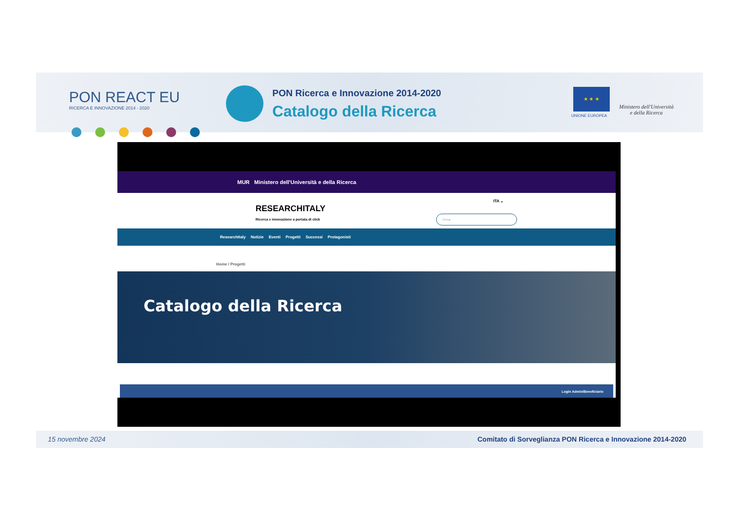PON REACT EU
RICERCA E INNOVAZIONE 2014 - 2020
PON Ricerca e Innovazione 2014-2020
Catalogo della Ricerca
★ ★ ★
UNIONE EUROPEA
Ministero dell'Università
e della Ricerca
MUR Ministero dell'Università e della Ricerca
RESEARCHITALY
Ricerca e innovazione a portata di click
ITA ⌄
Cerca
ResearchItaly Notizie Eventi Progetti Successi Protagonisti
Home / Progetti
Catalogo della Ricerca
Login Admin/Beneficiario
15 novembre 2024 Comitato di Sorveglianza PON Ricerca e Innovazione 2014-2020